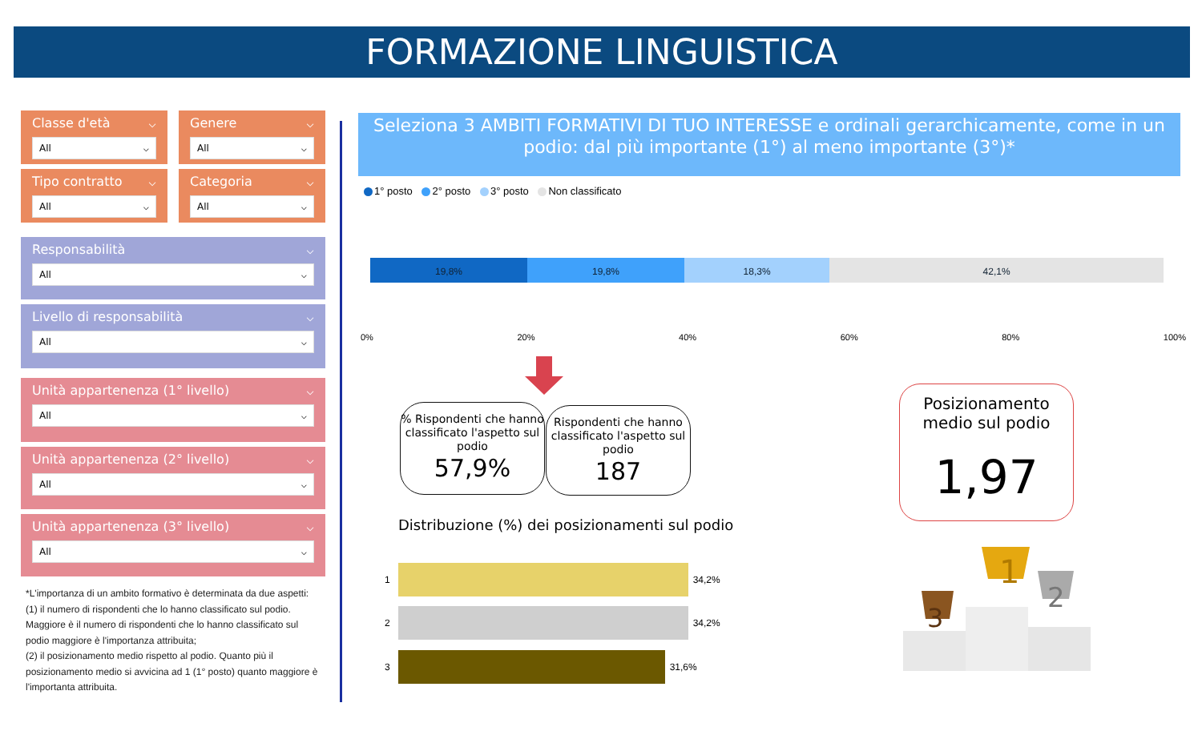FORMAZIONE LINGUISTICA
Classe d'età ⌵
All ⌵
Genere ⌵
All ⌵
Tipo contratto ⌵
All ⌵
Categoria ⌵
All ⌵
Responsabilità ⌵
All ⌵
Livello di responsabilità ⌵
All ⌵
Unità appartenenza (1° livello) ⌵
All ⌵
Unità appartenenza (2° livello) ⌵
All ⌵
Unità appartenenza (3° livello) ⌵
All ⌵
*L'importanza di un ambito formativo è determinata da due aspetti:
(1) il numero di rispondenti che lo hanno classificato sul podio. Maggiore è il numero di rispondenti che lo hanno classificato sul podio maggiore è l'importanza attribuita;
(2) il posizionamento medio rispetto al podio. Quanto più il posizionamento medio si avvicina ad 1 (1° posto) quanto maggiore è l'importanta attribuita.
Seleziona 3 AMBITI FORMATIVI DI TUO INTERESSE e ordinali gerarchicamente, come in un podio: dal più importante (1°) al meno importante (3°)*
1° posto 2° posto 3° posto Non classificato
19,8% 19,8% 18,3% 42,1%
0% 20% 40% 60% 80% 100%
% Rispondenti che hanno classificato l'aspetto sul podio
57,9%
Rispondenti che hanno classificato l'aspetto sul podio
187
Posizionamento medio sul podio
1,97
Distribuzione (%) dei posizionamenti sul podio
1 34,2%
2 34,2%
3 31,6%
1
2
3